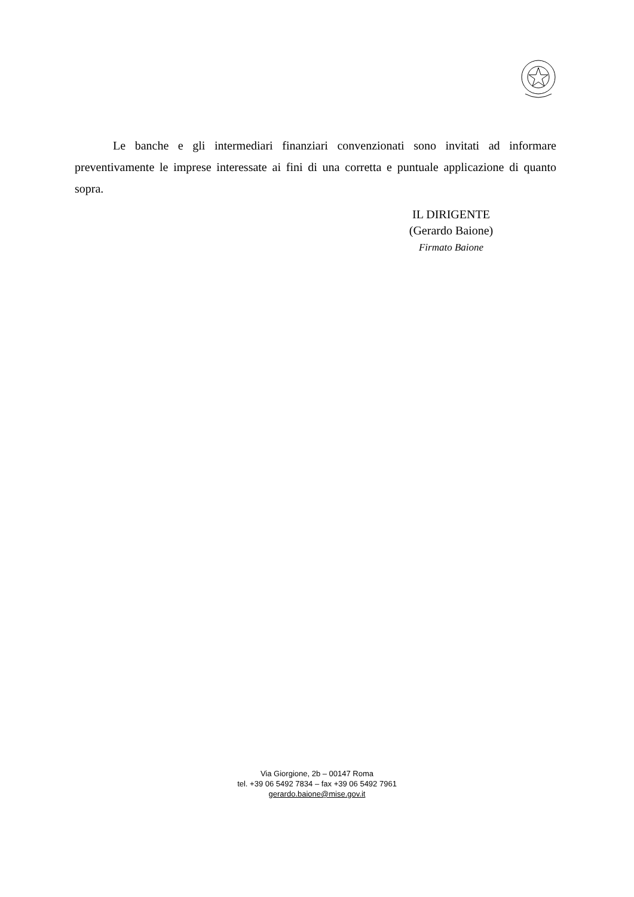Le banche e gli intermediari finanziari convenzionati sono invitati ad informare preventivamente le imprese interessate ai fini di una corretta e puntuale applicazione di quanto sopra.
IL DIRIGENTE
(Gerardo Baione)
Firmato Baione
Via Giorgione, 2b – 00147 Roma
tel. +39 06 5492 7834 – fax +39 06 5492 7961
gerardo.baione@mise.gov.it